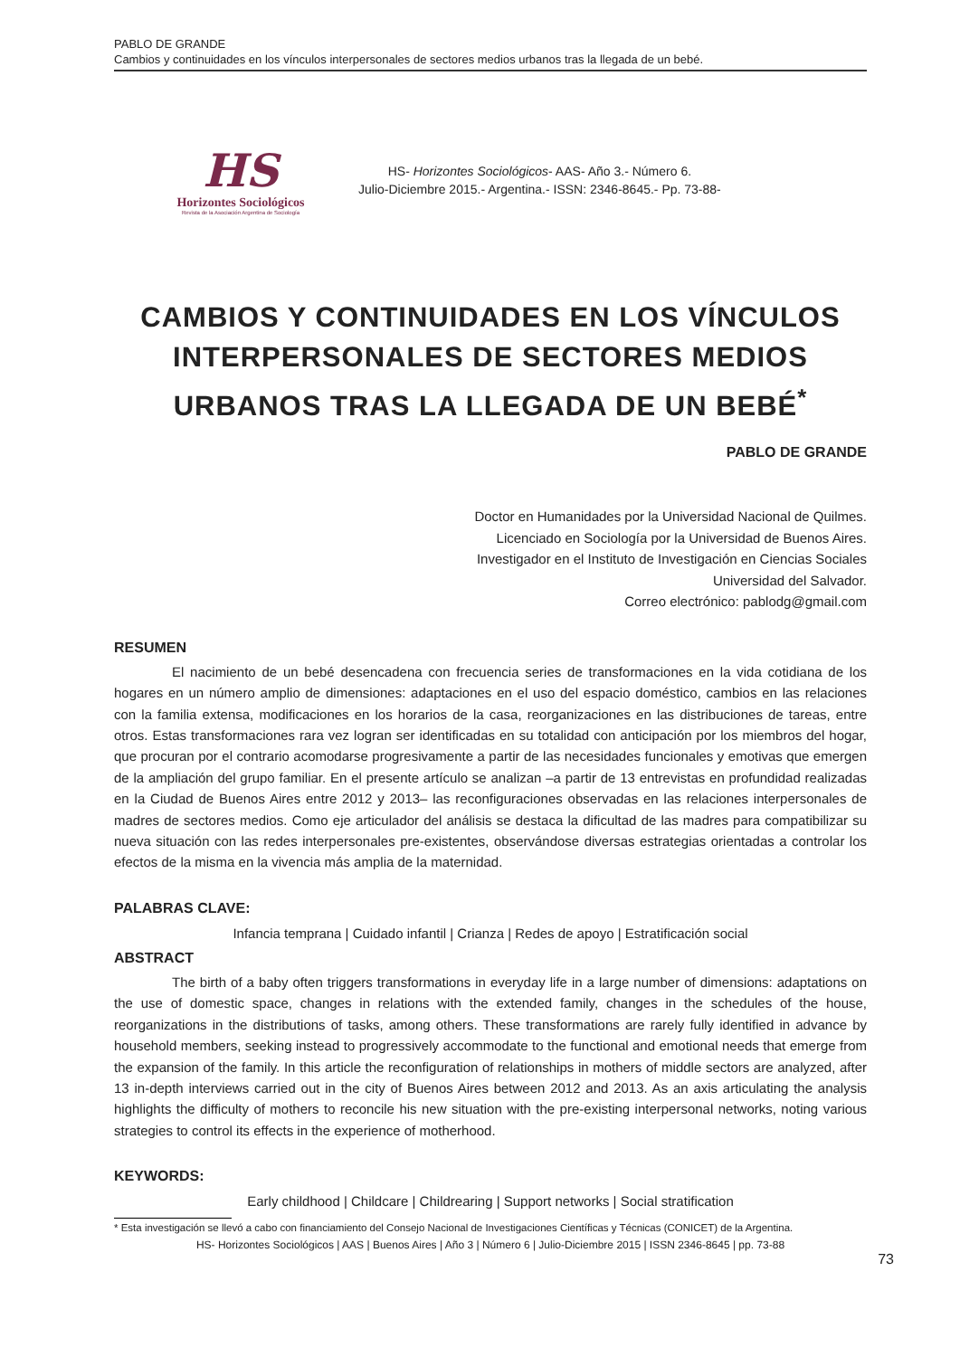PABLO DE GRANDE
Cambios y continuidades en los vínculos interpersonales de sectores medios urbanos tras la llegada de un bebé.
HS
Horizontes Sociológicos
Revista de la Asociación Argentina de Sociología
HS- Horizontes Sociológicos- AAS- Año 3.- Número 6.
Julio-Diciembre 2015.- Argentina.- ISSN: 2346-8645.- Pp. 73-88-
CAMBIOS Y CONTINUIDADES EN LOS VÍNCULOS INTERPERSONALES DE SECTORES MEDIOS URBANOS TRAS LA LLEGADA DE UN BEBÉ<sup>*</sup>
PABLO DE GRANDE
Doctor en Humanidades por la Universidad Nacional de Quilmes.
Licenciado en Sociología por la Universidad de Buenos Aires.
Investigador en el Instituto de Investigación en Ciencias Sociales
Universidad del Salvador.
Correo electrónico: pablodg@gmail.com
RESUMEN
El nacimiento de un bebé desencadena con frecuencia series de transformaciones en la vida cotidiana de los hogares en un número amplio de dimensiones: adaptaciones en el uso del espacio doméstico, cambios en las relaciones con la familia extensa, modificaciones en los horarios de la casa, reorganizaciones en las distribuciones de tareas, entre otros. Estas transformaciones rara vez logran ser identificadas en su totalidad con anticipación por los miembros del hogar, que procuran por el contrario acomodarse progresivamente a partir de las necesidades funcionales y emotivas que emergen de la ampliación del grupo familiar. En el presente artículo se analizan –a partir de 13 entrevistas en profundidad realizadas en la Ciudad de Buenos Aires entre 2012 y 2013– las reconfiguraciones observadas en las relaciones interpersonales de madres de sectores medios. Como eje articulador del análisis se destaca la dificultad de las madres para compatibilizar su nueva situación con las redes interpersonales pre-existentes, observándose diversas estrategias orientadas a controlar los efectos de la misma en la vivencia más amplia de la maternidad.
PALABRAS CLAVE:
Infancia temprana | Cuidado infantil | Crianza | Redes de apoyo | Estratificación social
ABSTRACT
The birth of a baby often triggers transformations in everyday life in a large number of dimensions: adaptations on the use of domestic space, changes in relations with the extended family, changes in the schedules of the house, reorganizations in the distributions of tasks, among others. These transformations are rarely fully identified in advance by household members, seeking instead to progressively accommodate to the functional and emotional needs that emerge from the expansion of the family. In this article the reconfiguration of relationships in mothers of middle sectors are analyzed, after 13 in-depth interviews carried out in the city of Buenos Aires between 2012 and 2013. As an axis articulating the analysis highlights the difficulty of mothers to reconcile his new situation with the pre-existing interpersonal networks, noting various strategies to control its effects in the experience of motherhood.
KEYWORDS:
Early childhood | Childcare | Childrearing | Support networks | Social stratification
* Esta investigación se llevó a cabo con financiamiento del Consejo Nacional de Investigaciones Científicas y Técnicas (CONICET) de la Argentina.
HS- Horizontes Sociológicos | AAS | Buenos Aires | Año 3 | Número 6 | Julio-Diciembre 2015 | ISSN 2346-8645 | pp. 73-88
73